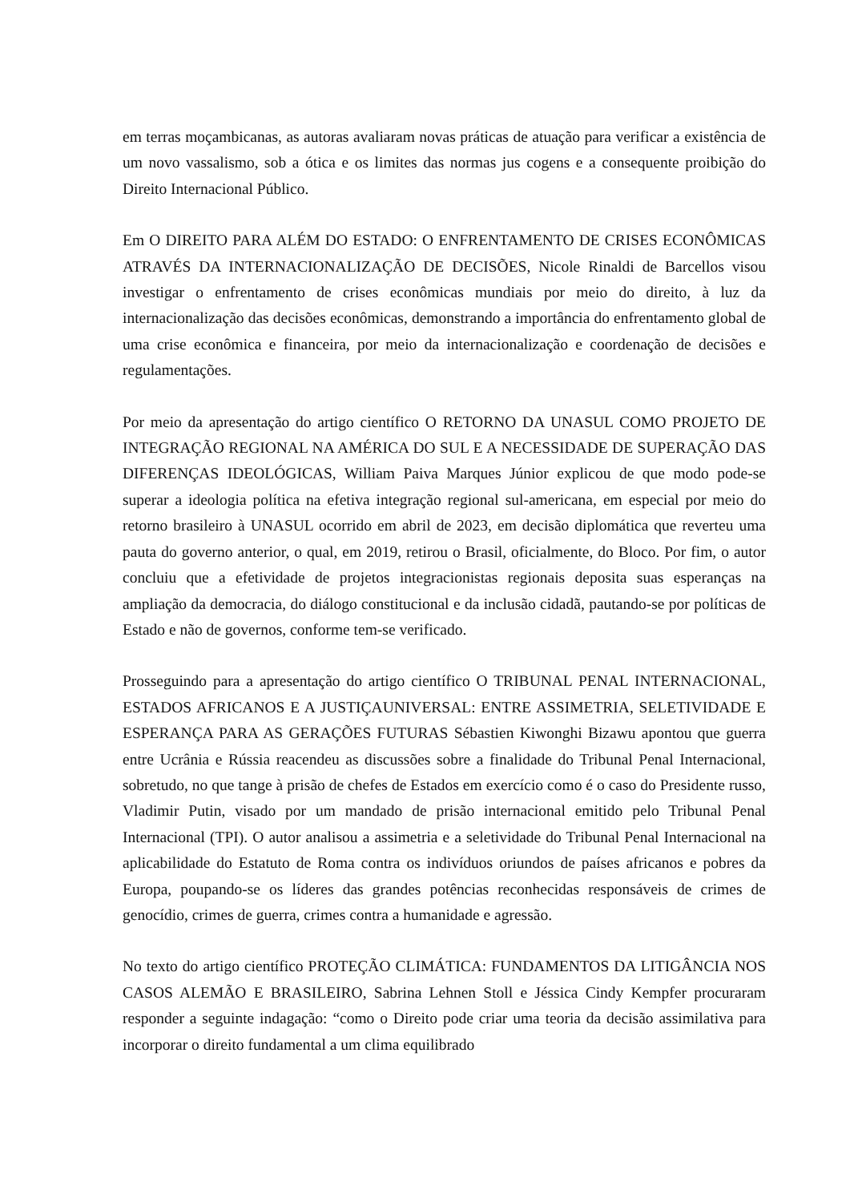em terras moçambicanas, as autoras avaliaram novas práticas de atuação para verificar a existência de um novo vassalismo, sob a ótica e os limites das normas jus cogens e a consequente proibição do Direito Internacional Público.
Em O DIREITO PARA ALÉM DO ESTADO: O ENFRENTAMENTO DE CRISES ECONÔMICAS ATRAVÉS DA INTERNACIONALIZAÇÃO DE DECISÕES, Nicole Rinaldi de Barcellos visou investigar o enfrentamento de crises econômicas mundiais por meio do direito, à luz da internacionalização das decisões econômicas, demonstrando a importância do enfrentamento global de uma crise econômica e financeira, por meio da internacionalização e coordenação de decisões e regulamentações.
Por meio da apresentação do artigo científico O RETORNO DA UNASUL COMO PROJETO DE INTEGRAÇÃO REGIONAL NA AMÉRICA DO SUL E A NECESSIDADE DE SUPERAÇÃO DAS DIFERENÇAS IDEOLÓGICAS, William Paiva Marques Júnior explicou de que modo pode-se superar a ideologia política na efetiva integração regional sul-americana, em especial por meio do retorno brasileiro à UNASUL ocorrido em abril de 2023, em decisão diplomática que reverteu uma pauta do governo anterior, o qual, em 2019, retirou o Brasil, oficialmente, do Bloco. Por fim, o autor concluiu que a efetividade de projetos integracionistas regionais deposita suas esperanças na ampliação da democracia, do diálogo constitucional e da inclusão cidadã, pautando-se por políticas de Estado e não de governos, conforme tem-se verificado.
Prosseguindo para a apresentação do artigo científico O TRIBUNAL PENAL INTERNACIONAL, ESTADOS AFRICANOS E A JUSTIÇAUNIVERSAL: ENTRE ASSIMETRIA, SELETIVIDADE E ESPERANÇA PARA AS GERAÇÕES FUTURAS Sébastien Kiwonghi Bizawu apontou que guerra entre Ucrânia e Rússia reacendeu as discussões sobre a finalidade do Tribunal Penal Internacional, sobretudo, no que tange à prisão de chefes de Estados em exercício como é o caso do Presidente russo, Vladimir Putin, visado por um mandado de prisão internacional emitido pelo Tribunal Penal Internacional (TPI). O autor analisou a assimetria e a seletividade do Tribunal Penal Internacional na aplicabilidade do Estatuto de Roma contra os indivíduos oriundos de países africanos e pobres da Europa, poupando-se os líderes das grandes potências reconhecidas responsáveis de crimes de genocídio, crimes de guerra, crimes contra a humanidade e agressão.
No texto do artigo científico PROTEÇÃO CLIMÁTICA: FUNDAMENTOS DA LITIGÂNCIA NOS CASOS ALEMÃO E BRASILEIRO, Sabrina Lehnen Stoll e Jéssica Cindy Kempfer procuraram responder a seguinte indagação: “como o Direito pode criar uma teoria da decisão assimilativa para incorporar o direito fundamental a um clima equilibrado